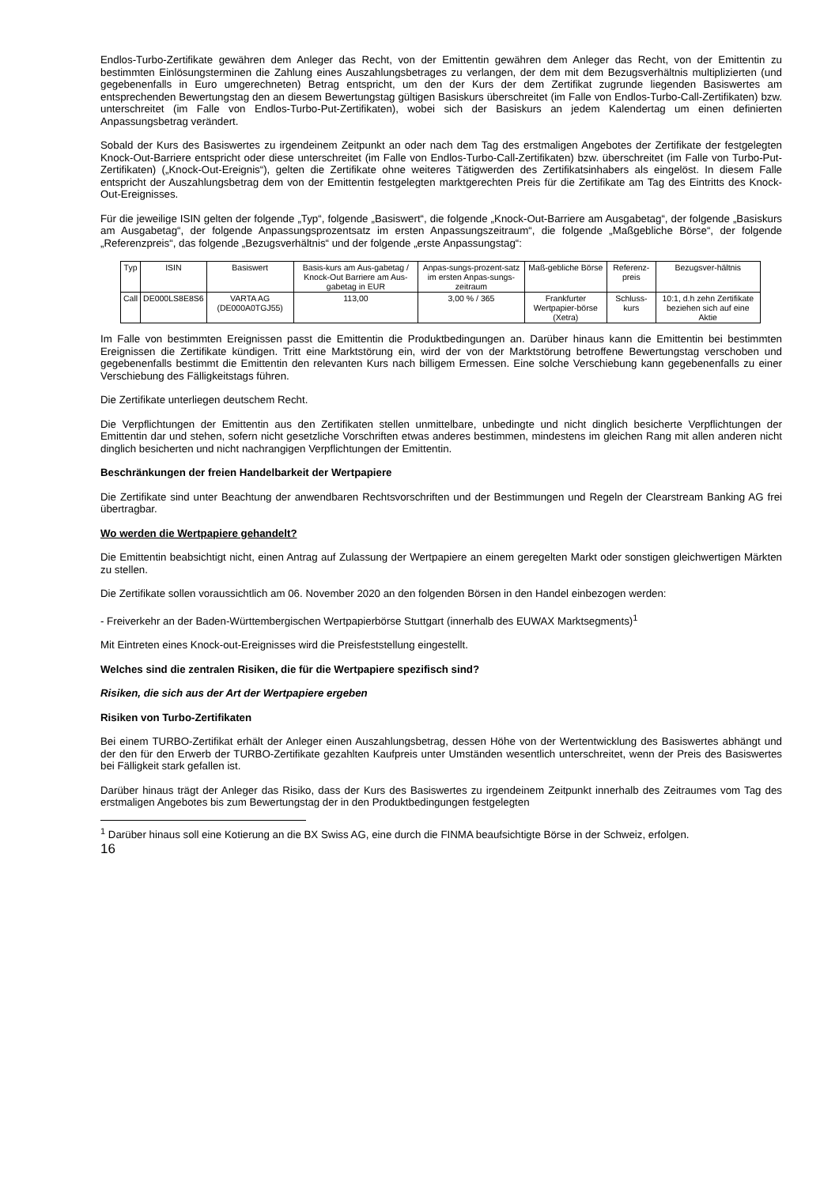Endlos-Turbo-Zertifikate gewähren dem Anleger das Recht, von der Emittentin gewähren dem Anleger das Recht, von der Emittentin zu bestimmten Einlösungsterminen die Zahlung eines Auszahlungsbetrages zu verlangen, der dem mit dem Bezugsverhältnis multiplizierten (und gegebenenfalls in Euro umgerechneten) Betrag entspricht, um den der Kurs der dem Zertifikat zugrunde liegenden Basiswertes am entsprechenden Bewertungstag den an diesem Bewertungstag gültigen Basiskurs überschreitet (im Falle von Endlos-Turbo-Call-Zertifikaten) bzw. unterschreitet (im Falle von Endlos-Turbo-Put-Zertifikaten), wobei sich der Basiskurs an jedem Kalendertag um einen definierten Anpassungsbetrag verändert.
Sobald der Kurs des Basiswertes zu irgendeinem Zeitpunkt an oder nach dem Tag des erstmaligen Angebotes der Zertifikate der festgelegten Knock-Out-Barriere entspricht oder diese unterschreitet (im Falle von Endlos-Turbo-Call-Zertifikaten) bzw. überschreitet (im Falle von Turbo-Put-Zertifikaten) („Knock-Out-Ereignis“), gelten die Zertifikate ohne weiteres Tätigwerden des Zertifikatsinhabers als eingelöst. In diesem Falle entspricht der Auszahlungsbetrag dem von der Emittentin festgelegten marktgerechten Preis für die Zertifikate am Tag des Eintritts des Knock-Out-Ereignisses.
Für die jeweilige ISIN gelten der folgende „Typ“, folgende „Basiswert“, die folgende „Knock-Out-Barriere am Ausgabetag“, der folgende „Basiskurs am Ausgabetag“, der folgende Anpassungsprozentsatz im ersten Anpassungszeitraum“, die folgende „Maßgebliche Börse“, der folgende „Referenzpreis“, das folgende „Bezugsverhältnis“ und der folgende „erste Anpassungstag“:
| Typ | ISIN | Basiswert | Basis-kurs am Aus-gabetag / Knock-Out Barriere am Aus-gabetag in EUR | Anpas-sungs-prozent-satz im ersten Anpas-sungs-zeitraum | Maß-gebliche Börse | Referenz-preis | Bezugsver-hältnis |
| Call | DE000LS8E8S6 | VARTA AG (DE000A0TGJ55) | 113,00 | 3,00 % / 365 | Frankfurter Wertpapier-börse (Xetra) | Schluss-kurs | 10:1, d.h zehn Zertifikate beziehen sich auf eine Aktie |
Im Falle von bestimmten Ereignissen passt die Emittentin die Produktbedingungen an. Darüber hinaus kann die Emittentin bei bestimmten Ereignissen die Zertifikate kündigen. Tritt eine Marktstörung ein, wird der von der Marktstörung betroffene Bewertungstag verschoben und gegebenenfalls bestimmt die Emittentin den relevanten Kurs nach billigem Ermessen. Eine solche Verschiebung kann gegebenenfalls zu einer Verschiebung des Fälligkeitstags führen.
Die Zertifikate unterliegen deutschem Recht.
Die Verpflichtungen der Emittentin aus den Zertifikaten stellen unmittelbare, unbedingte und nicht dinglich besicherte Verpflichtungen der Emittentin dar und stehen, sofern nicht gesetzliche Vorschriften etwas anderes bestimmen, mindestens im gleichen Rang mit allen anderen nicht dinglich besicherten und nicht nachrangigen Verpflichtungen der Emittentin.
Beschränkungen der freien Handelbarkeit der Wertpapiere
Die Zertifikate sind unter Beachtung der anwendbaren Rechtsvorschriften und der Bestimmungen und Regeln der Clearstream Banking AG frei übertragbar.
Wo werden die Wertpapiere gehandelt?
Die Emittentin beabsichtigt nicht, einen Antrag auf Zulassung der Wertpapiere an einem geregelten Markt oder sonstigen gleichwertigen Märkten zu stellen.
Die Zertifikate sollen voraussichtlich am 06. November 2020 an den folgenden Börsen in den Handel einbezogen werden:
- Freiverkehr an der Baden-Württembergischen Wertpapierbörse Stuttgart (innerhalb des EUWAX Marktsegments)<sup>1</sup>
Mit Eintreten eines Knock-out-Ereignisses wird die Preisfeststellung eingestellt.
Welches sind die zentralen Risiken, die für die Wertpapiere spezifisch sind?
Risiken, die sich aus der Art der Wertpapiere ergeben
Risiken von Turbo-Zertifikaten
Bei einem TURBO-Zertifikat erhält der Anleger einen Auszahlungsbetrag, dessen Höhe von der Wertentwicklung des Basiswertes abhängt und der den für den Erwerb der TURBO-Zertifikate gezahlten Kaufpreis unter Umständen wesentlich unterschreitet, wenn der Preis des Basiswertes bei Fälligkeit stark gefallen ist.
Darüber hinaus trägt der Anleger das Risiko, dass der Kurs des Basiswertes zu irgendeinem Zeitpunkt innerhalb des Zeitraumes vom Tag des erstmaligen Angebotes bis zum Bewertungstag der in den Produktbedingungen festgelegten
<sup>1</sup> Darüber hinaus soll eine Kotierung an die BX Swiss AG, eine durch die FINMA beaufsichtigte Börse in der Schweiz, erfolgen.
16